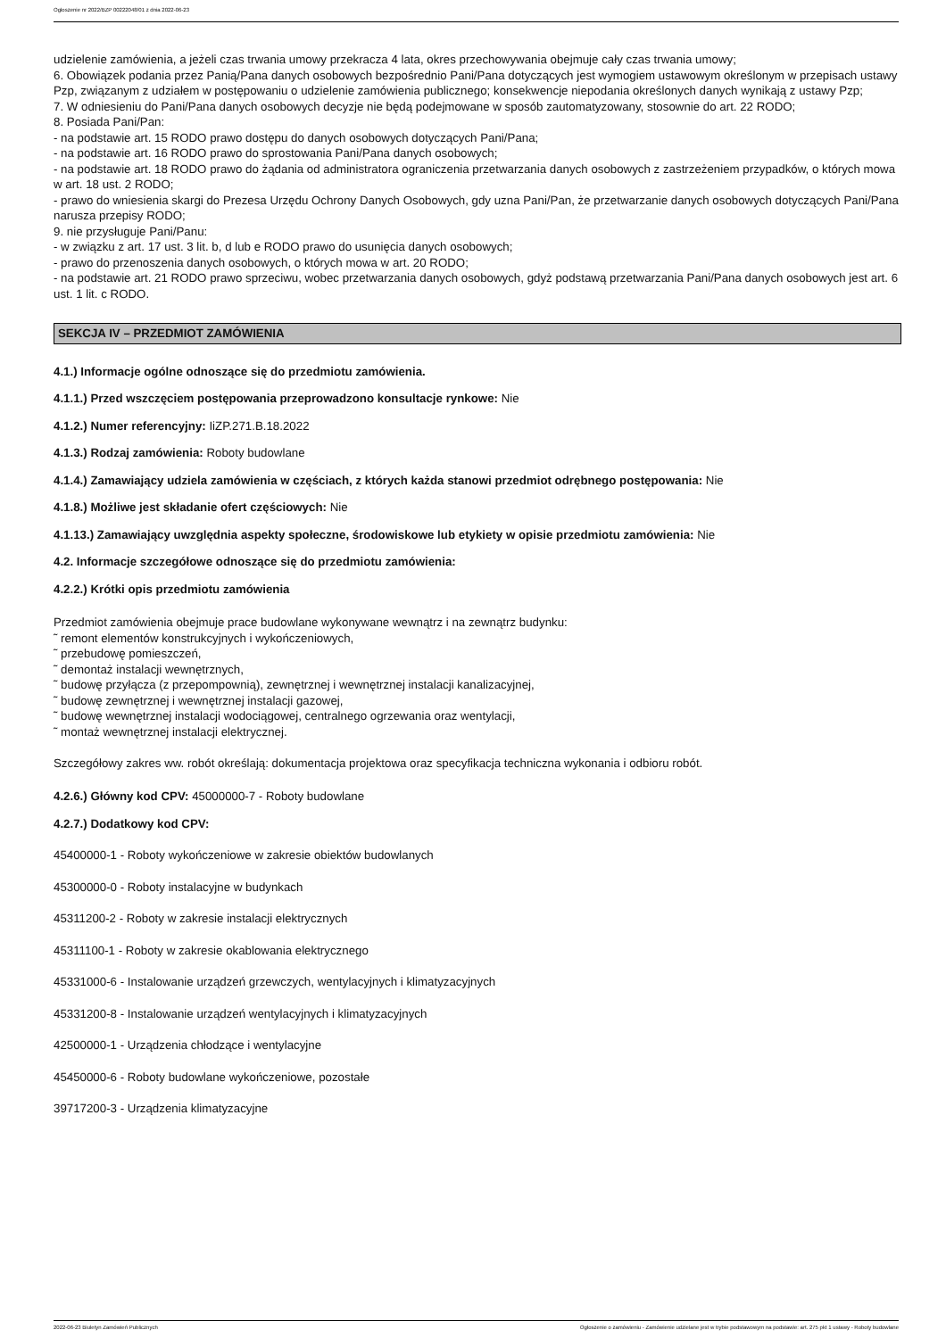Ogłoszenie nr 2022/BZP 00222048/01 z dnia 2022-06-23
udzielenie zamówienia, a jeżeli czas trwania umowy przekracza 4 lata, okres przechowywania obejmuje cały czas trwania umowy;
6. Obowiązek podania przez Panią/Pana danych osobowych bezpośrednio Pani/Pana dotyczących jest wymogiem ustawowym określonym w przepisach ustawy Pzp, związanym z udziałem w postępowaniu o udzielenie zamówienia publicznego; konsekwencje niepodania określonych danych wynikają z ustawy Pzp;
7. W odniesieniu do Pani/Pana danych osobowych decyzje nie będą podejmowane w sposób zautomatyzowany, stosownie do art. 22 RODO;
8. Posiada Pani/Pan:
- na podstawie art. 15 RODO prawo dostępu do danych osobowych dotyczących Pani/Pana;
- na podstawie art. 16 RODO prawo do sprostowania Pani/Pana danych osobowych;
- na podstawie art. 18 RODO prawo do żądania od administratora ograniczenia przetwarzania danych osobowych z zastrzeżeniem przypadków, o których mowa w art. 18 ust. 2 RODO;
- prawo do wniesienia skargi do Prezesa Urzędu Ochrony Danych Osobowych, gdy uzna Pani/Pan, że przetwarzanie danych osobowych dotyczących Pani/Pana narusza przepisy RODO;
9. nie przysługuje Pani/Panu:
- w związku z art. 17 ust. 3 lit. b, d lub e RODO prawo do usunięcia danych osobowych;
- prawo do przenoszenia danych osobowych, o których mowa w art. 20 RODO;
- na podstawie art. 21 RODO prawo sprzeciwu, wobec przetwarzania danych osobowych, gdyż podstawą przetwarzania Pani/Pana danych osobowych jest art. 6 ust. 1 lit. c RODO.
SEKCJA IV – PRZEDMIOT ZAMÓWIENIA
4.1.) Informacje ogólne odnoszące się do przedmiotu zamówienia.
4.1.1.) Przed wszczęciem postępowania przeprowadzono konsultacje rynkowe: Nie
4.1.2.) Numer referencyjny: IiZP.271.B.18.2022
4.1.3.) Rodzaj zamówienia: Roboty budowlane
4.1.4.) Zamawiający udziela zamówienia w częściach, z których każda stanowi przedmiot odrębnego postępowania: Nie
4.1.8.) Możliwe jest składanie ofert częściowych: Nie
4.1.13.) Zamawiający uwzględnia aspekty społeczne, środowiskowe lub etykiety w opisie przedmiotu zamówienia: Nie
4.2. Informacje szczegółowe odnoszące się do przedmiotu zamówienia:
4.2.2.) Krótki opis przedmiotu zamówienia
Przedmiot zamówienia obejmuje prace budowlane wykonywane wewnątrz i na zewnątrz budynku:
˜ remont elementów konstrukcyjnych i wykończeniowych,
˜ przebudowę pomieszczeń,
˜ demontaż instalacji wewnętrznych,
˜ budowę przyłącza (z przepompownią), zewnętrznej i wewnętrznej instalacji kanalizacyjnej,
˜ budowę zewnętrznej i wewnętrznej instalacji gazowej,
˜ budowę wewnętrznej instalacji wodociągowej, centralnego ogrzewania oraz wentylacji,
˜ montaż wewnętrznej instalacji elektrycznej.
Szczegółowy zakres ww. robót określają: dokumentacja projektowa oraz specyfikacja techniczna wykonania i odbioru robót.
4.2.6.) Główny kod CPV: 45000000-7 - Roboty budowlane
4.2.7.) Dodatkowy kod CPV:
45400000-1 - Roboty wykończeniowe w zakresie obiektów budowlanych
45300000-0 - Roboty instalacyjne w budynkach
45311200-2 - Roboty w zakresie instalacji elektrycznych
45311100-1 - Roboty w zakresie okablowania elektrycznego
45331000-6 - Instalowanie urządzeń grzewczych, wentylacyjnych i klimatyzacyjnych
45331200-8 - Instalowanie urządzeń wentylacyjnych i klimatyzacyjnych
42500000-1 - Urządzenia chłodzące i wentylacyjne
45450000-6 - Roboty budowlane wykończeniowe, pozostałe
39717200-3 - Urządzenia klimatyzacyjne
2022-06-23 Biuletyn Zamówień Publicznych Ogłoszenie o zamówieniu - Zamówienie udzielane jest w trybie podstawowym na podstawie: art. 275 pkt 1 ustawy - Roboty budowlane